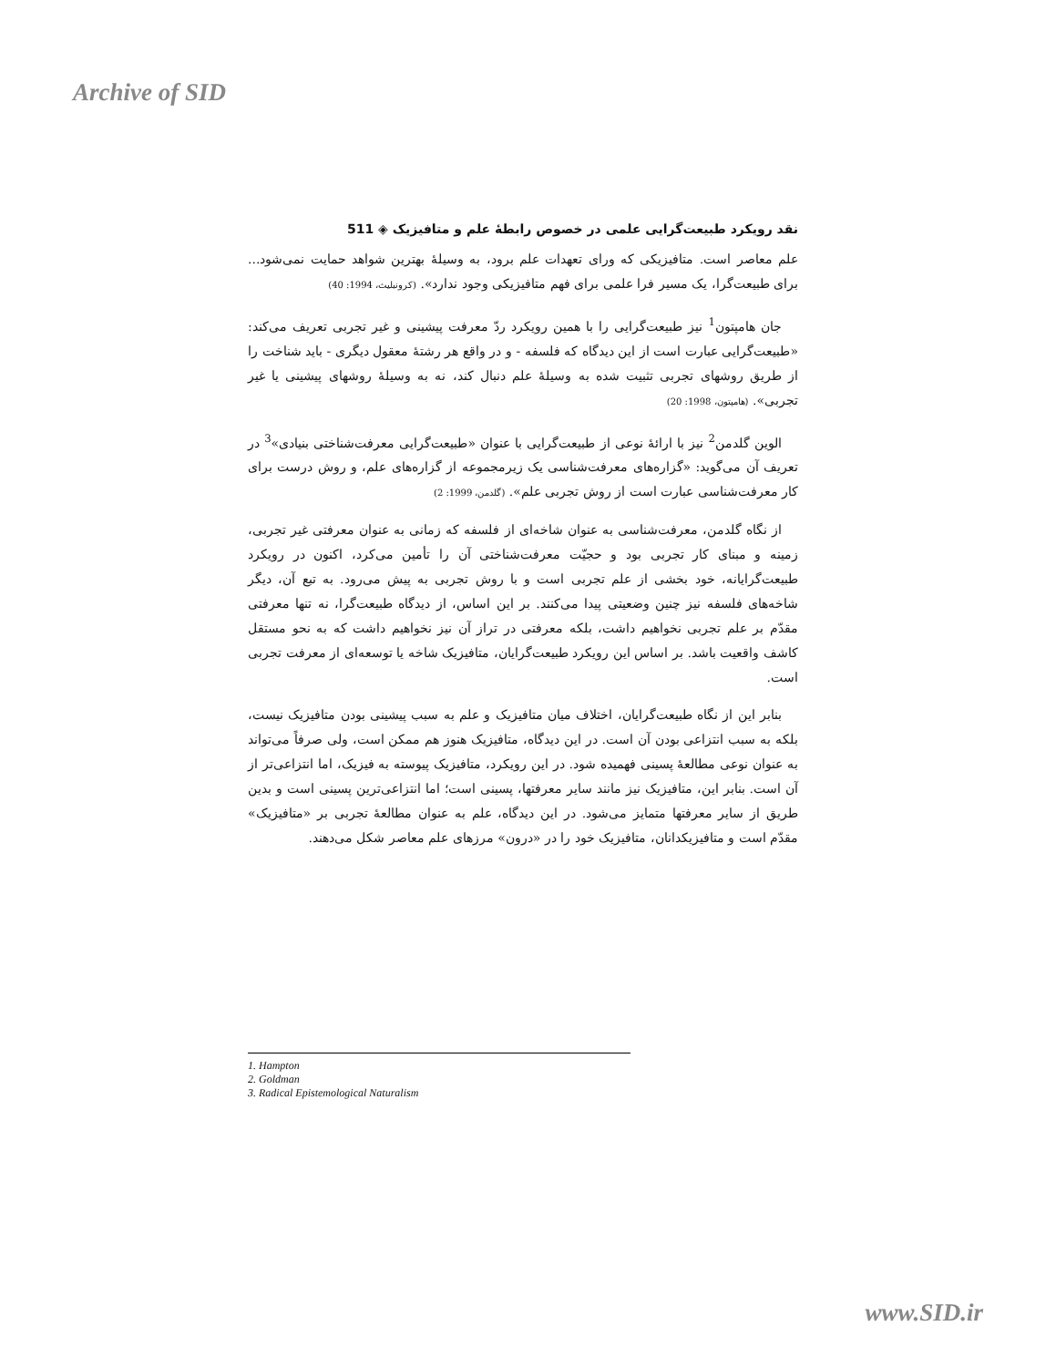Archive of SID
نقد رویکرد طبیعت‌گرایی علمی در خصوص رابطهٔ علم و متافیزیک ◈ 511
علم معاصر است. متافیزیکی که ورای تعهدات علم برود، به وسیلهٔ بهترین شواهد حمایت نمی‌شود... برای طبیعت‌گرا، یک مسیر فرا علمی برای فهم متافیزیکی وجود ندارد». (کرونبلیث، 1994: 40)
جان هامپتون<sup>1</sup> نیز طبیعت‌گرایی را با همین رویکرد ردّ معرفت پیشینی و غیر تجربی تعریف می‌کند: «طبیعت‌گرایی عبارت است از این دیدگاه که فلسفه - و در واقع هر رشتهٔ معقول دیگری - باید شناخت را از طریق روشهای تجربی تثبیت شده به وسیلهٔ علم دنبال کند، نه به وسیلهٔ روشهای پیشینی یا غیر تجربی». (هامپتون، 1998: 20)
الوین گلدمن<sup>2</sup> نیز با ارائهٔ نوعی از طبیعت‌گرایی با عنوان «طبیعت‌گرایی معرفت‌شناختی بنیادی»<sup>3</sup> در تعریف آن می‌گوید: «گزاره‌های معرفت‌شناسی یک زیرمجموعه از گزاره‌های علم، و روش درست برای کار معرفت‌شناسی عبارت است از روش تجربی علم». (گلدمن، 1999: 2)
از نگاه گلدمن، معرفت‌شناسی به عنوان شاخه‌ای از فلسفه که زمانی به عنوان معرفتی غیر تجربی، زمینه و مبنای کار تجربی بود و حجیّت معرفت‌شناختی آن را تأمین می‌کرد، اکنون در رویکرد طبیعت‌گرایانه، خود بخشی از علم تجربی است و با روش تجربی به پیش می‌رود. به تبع آن، دیگر شاخه‌های فلسفه نیز چنین وضعیتی پیدا می‌کنند. بر این اساس، از دیدگاه طبیعت‌گرا، نه تنها معرفتی مقدّم بر علم تجربی نخواهیم داشت، بلکه معرفتی در تراز آن نیز نخواهیم داشت که به نحو مستقل کاشف واقعیت باشد. بر اساس این رویکرد طبیعت‌گرایان، متافیزیک شاخه یا توسعه‌ای از معرفت تجربی است.
بنابر این از نگاه طبیعت‌گرایان، اختلاف میان متافیزیک و علم به سبب پیشینی بودن متافیزیک نیست، بلکه به سبب انتزاعی بودن آن است. در این دیدگاه، متافیزیک هنوز هم ممکن است، ولی صرفاً می‌تواند به عنوان نوعی مطالعهٔ پسینی فهمیده شود. در این رویکرد، متافیزیک پیوسته به فیزیک، اما انتزاعی‌تر از آن است. بنابر این، متافیزیک نیز مانند سایر معرفتها، پسینی است؛ اما انتزاعی‌ترین پسینی است و بدین طریق از سایر معرفتها متمایز می‌شود. در این دیدگاه، علم به عنوان مطالعهٔ تجربی بر «متافیزیک» مقدّم است و متافیزیکدانان، متافیزیک خود را در «درون» مرزهای علم معاصر شکل می‌دهند.
1. Hampton
2. Goldman
3. Radical Epistemological Naturalism
www.SID.ir